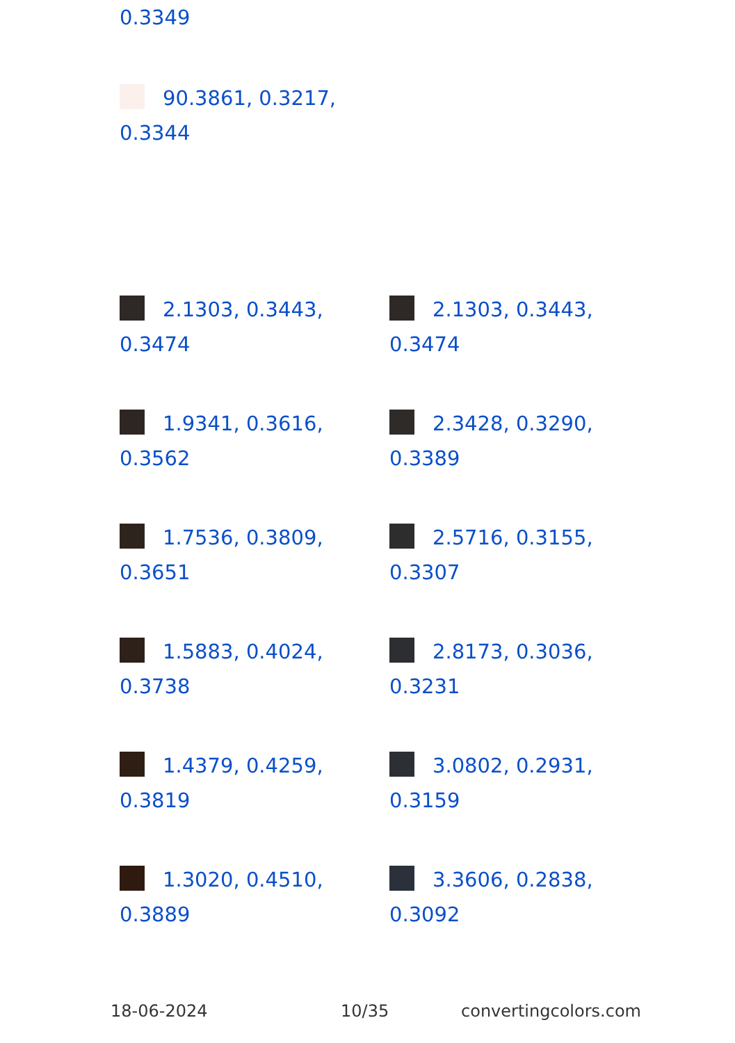0.3349
90.3861, 0.3217, 0.3344
2.1303, 0.3443, 0.3474
2.1303, 0.3443, 0.3474
1.9341, 0.3616, 0.3562
2.3428, 0.3290, 0.3389
1.7536, 0.3809, 0.3651
2.5716, 0.3155, 0.3307
1.5883, 0.4024, 0.3738
2.8173, 0.3036, 0.3231
1.4379, 0.4259, 0.3819
3.0802, 0.2931, 0.3159
1.3020, 0.4510, 0.3889
3.3606, 0.2838, 0.3092
18-06-2024 10/35 convertingcolors.com